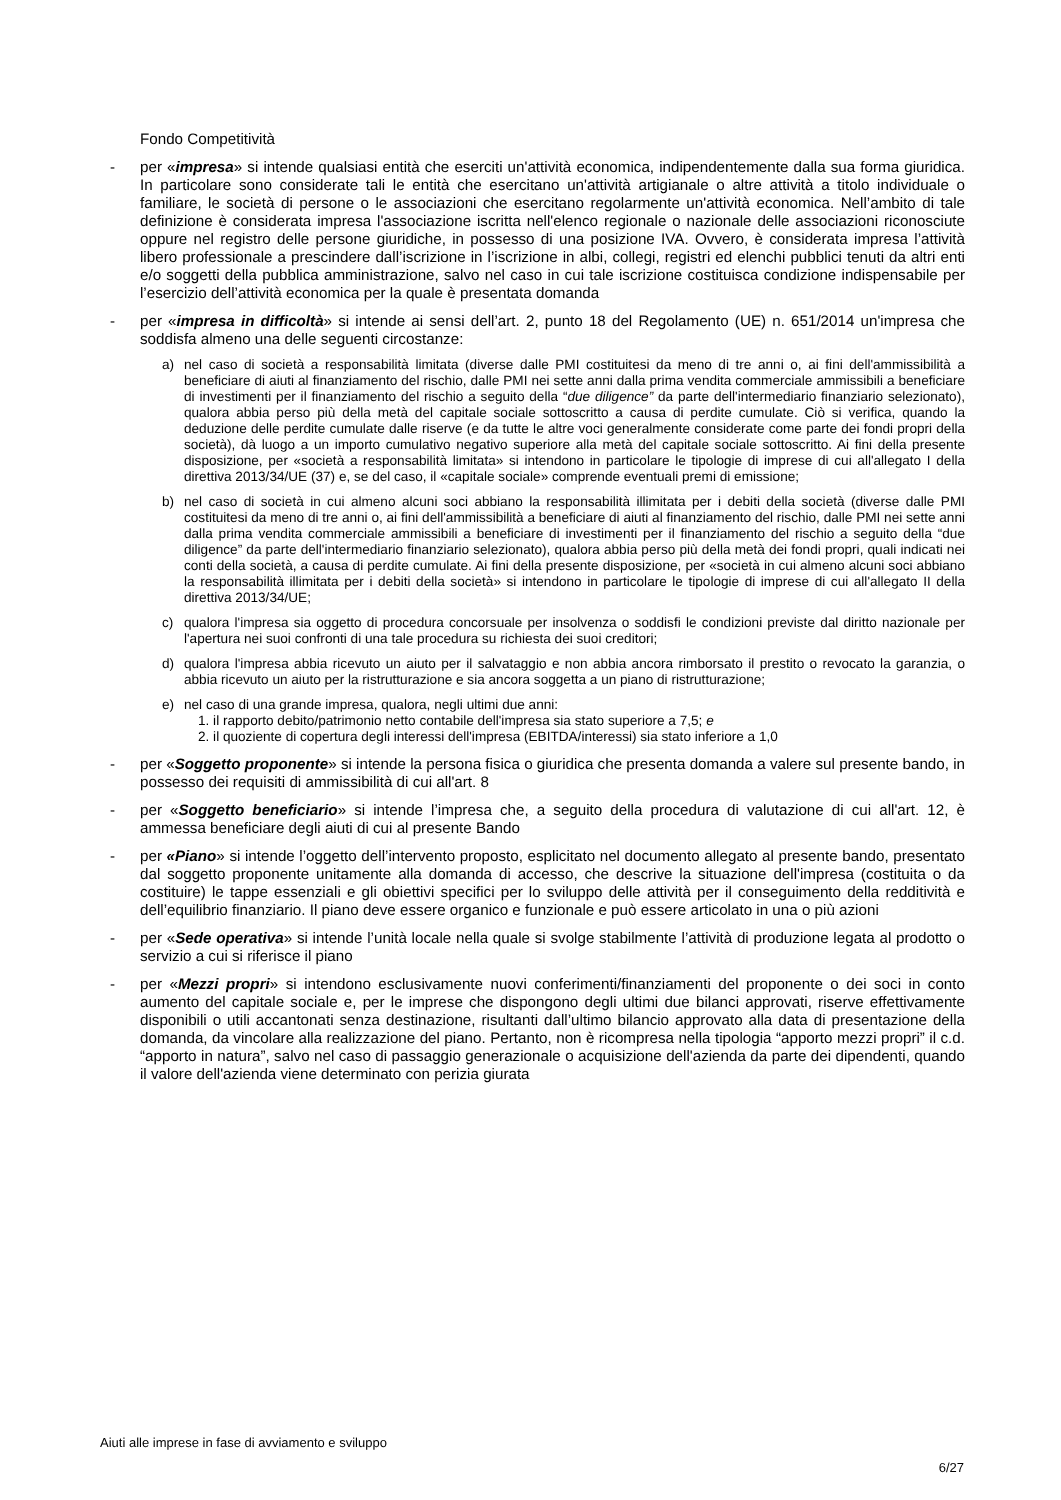Fondo Competitività
- per «impresa» si intende qualsiasi entità che eserciti un'attività economica, indipendentemente dalla sua forma giuridica. In particolare sono considerate tali le entità che esercitano un'attività artigianale o altre attività a titolo individuale o familiare, le società di persone o le associazioni che esercitano regolarmente un'attività economica. Nell’ambito di tale definizione è considerata impresa l'associazione iscritta nell'elenco regionale o nazionale delle associazioni riconosciute oppure nel registro delle persone giuridiche, in possesso di una posizione IVA. Ovvero, è considerata impresa l’attività libero professionale a prescindere dall’iscrizione in l’iscrizione in albi, collegi, registri ed elenchi pubblici tenuti da altri enti e/o soggetti della pubblica amministrazione, salvo nel caso in cui tale iscrizione costituisca condizione indispensabile per l’esercizio dell’attività economica per la quale è presentata domanda
- per «impresa in difficoltà» si intende ai sensi dell’art. 2, punto 18 del Regolamento (UE) n. 651/2014 un'impresa che soddisfa almeno una delle seguenti circostanze:
a) nel caso di società a responsabilità limitata (diverse dalle PMI costituitesi da meno di tre anni o, ai fini dell'ammissibilità a beneficiare di aiuti al finanziamento del rischio, dalle PMI nei sette anni dalla prima vendita commerciale ammissibili a beneficiare di investimenti per il finanziamento del rischio a seguito della “due diligence” da parte dell'intermediario finanziario selezionato), qualora abbia perso più della metà del capitale sociale sottoscritto a causa di perdite cumulate. Ciò si verifica, quando la deduzione delle perdite cumulate dalle riserve (e da tutte le altre voci generalmente considerate come parte dei fondi propri della società), dà luogo a un importo cumulativo negativo superiore alla metà del capitale sociale sottoscritto. Ai fini della presente disposizione, per «società a responsabilità limitata» si intendono in particolare le tipologie di imprese di cui all'allegato I della direttiva 2013/34/UE (37) e, se del caso, il «capitale sociale» comprende eventuali premi di emissione;
b) nel caso di società in cui almeno alcuni soci abbiano la responsabilità illimitata per i debiti della società (diverse dalle PMI costituitesi da meno di tre anni o, ai fini dell'ammissibilità a beneficiare di aiuti al finanziamento del rischio, dalle PMI nei sette anni dalla prima vendita commerciale ammissibili a beneficiare di investimenti per il finanziamento del rischio a seguito della “due diligence” da parte dell'intermediario finanziario selezionato), qualora abbia perso più della metà dei fondi propri, quali indicati nei conti della società, a causa di perdite cumulate. Ai fini della presente disposizione, per «società in cui almeno alcuni soci abbiano la responsabilità illimitata per i debiti della società» si intendono in particolare le tipologie di imprese di cui all'allegato II della direttiva 2013/34/UE;
c) qualora l'impresa sia oggetto di procedura concorsuale per insolvenza o soddisfi le condizioni previste dal diritto nazionale per l'apertura nei suoi confronti di una tale procedura su richiesta dei suoi creditori;
d) qualora l'impresa abbia ricevuto un aiuto per il salvataggio e non abbia ancora rimborsato il prestito o revocato la garanzia, o abbia ricevuto un aiuto per la ristrutturazione e sia ancora soggetta a un piano di ristrutturazione;
e) nel caso di una grande impresa, qualora, negli ultimi due anni:
1. il rapporto debito/patrimonio netto contabile dell'impresa sia stato superiore a 7,5; e
2. il quoziente di copertura degli interessi dell'impresa (EBITDA/interessi) sia stato inferiore a 1,0
- per «Soggetto proponente» si intende la persona fisica o giuridica che presenta domanda a valere sul presente bando, in possesso dei requisiti di ammissibilità di cui all'art. 8
- per «Soggetto beneficiario» si intende l’impresa che, a seguito della procedura di valutazione di cui all'art. 12, è ammessa beneficiare degli aiuti di cui al presente Bando
- per «Piano» si intende l’oggetto dell’intervento proposto, esplicitato nel documento allegato al presente bando, presentato dal soggetto proponente unitamente alla domanda di accesso, che descrive la situazione dell'impresa (costituita o da costituire) le tappe essenziali e gli obiettivi specifici per lo sviluppo delle attività per il conseguimento della redditività e dell’equilibrio finanziario. Il piano deve essere organico e funzionale e può essere articolato in una o più azioni
- per «Sede operativa» si intende l’unità locale nella quale si svolge stabilmente l’attività di produzione legata al prodotto o servizio a cui si riferisce il piano
- per «Mezzi propri» si intendono esclusivamente nuovi conferimenti/finanziamenti del proponente o dei soci in conto aumento del capitale sociale e, per le imprese che dispongono degli ultimi due bilanci approvati, riserve effettivamente disponibili o utili accantonati senza destinazione, risultanti dall’ultimo bilancio approvato alla data di presentazione della domanda, da vincolare alla realizzazione del piano. Pertanto, non è ricompresa nella tipologia “apporto mezzi propri” il c.d. “apporto in natura”, salvo nel caso di passaggio generazionale o acquisizione dell'azienda da parte dei dipendenti, quando il valore dell'azienda viene determinato con perizia giurata
Aiuti alle imprese in fase di avviamento e sviluppo
6/27